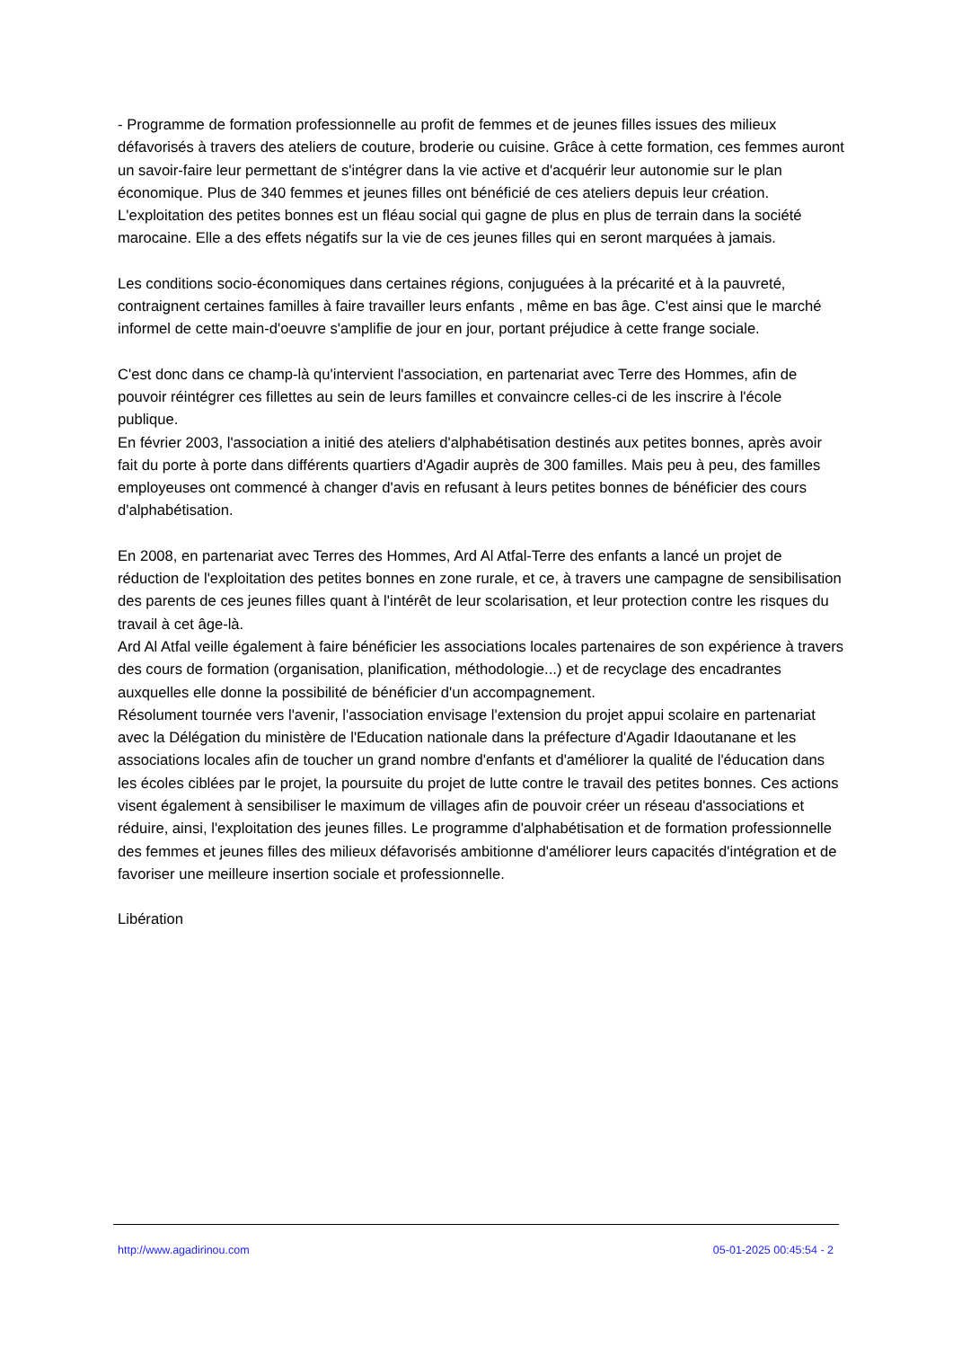- Programme de formation professionnelle au profit de femmes et de jeunes filles issues des milieux défavorisés à travers des ateliers de couture, broderie ou cuisine. Grâce à cette formation, ces femmes auront un savoir-faire leur permettant de s'intégrer dans la vie active et d'acquérir leur autonomie sur le plan économique. Plus de 340 femmes et jeunes filles ont bénéficié de ces ateliers depuis leur création. L'exploitation des petites bonnes est un fléau social qui gagne de plus en plus de terrain dans la société marocaine. Elle a des effets négatifs sur la vie de ces jeunes filles qui en seront marquées à jamais.
Les conditions socio-économiques dans certaines régions, conjuguées à la précarité et à la pauvreté, contraignent certaines familles à faire travailler leurs enfants , même en bas âge. C'est ainsi que le marché informel de cette main-d'oeuvre s'amplifie de jour en jour, portant préjudice à cette frange sociale.
C'est donc dans ce champ-là qu'intervient l'association, en partenariat avec Terre des Hommes, afin de pouvoir réintégrer ces fillettes au sein de leurs familles et convaincre celles-ci de les inscrire à l'école publique.
En février 2003, l'association a initié des ateliers d'alphabétisation destinés aux petites bonnes, après avoir fait du porte à porte dans différents quartiers d'Agadir auprès de 300 familles. Mais peu à peu, des familles employeuses ont commencé à changer d'avis en refusant à leurs petites bonnes de bénéficier des cours d'alphabétisation.
En 2008, en partenariat avec Terres des Hommes, Ard Al Atfal-Terre des enfants a lancé un projet de réduction de l'exploitation des petites bonnes en zone rurale, et ce, à travers une campagne de sensibilisation des parents de ces jeunes filles quant à l'intérêt de leur scolarisation, et leur protection contre les risques du travail à cet âge-là.
Ard Al Atfal veille également à faire bénéficier les associations locales partenaires de son expérience à travers des cours de formation (organisation, planification, méthodologie...) et de recyclage des encadrantes auxquelles elle donne la possibilité de bénéficier d'un accompagnement.
Résolument tournée vers l'avenir, l'association envisage l'extension du projet appui scolaire en partenariat avec la Délégation du ministère de l'Education nationale dans la préfecture d'Agadir Idaoutanane et les associations locales afin de toucher un grand nombre d'enfants et d'améliorer la qualité de l'éducation dans les écoles ciblées par le projet, la poursuite du projet de lutte contre le travail des petites bonnes. Ces actions visent également à sensibiliser le maximum de villages afin de pouvoir créer un réseau d'associations et réduire, ainsi, l'exploitation des jeunes filles. Le programme d'alphabétisation et de formation professionnelle des femmes et jeunes filles des milieux défavorisés ambitionne d'améliorer leurs capacités d'intégration et de favoriser une meilleure insertion sociale et professionnelle.
Libération
http://www.agadirinou.com 05-01-2025 00:45:54 - 2